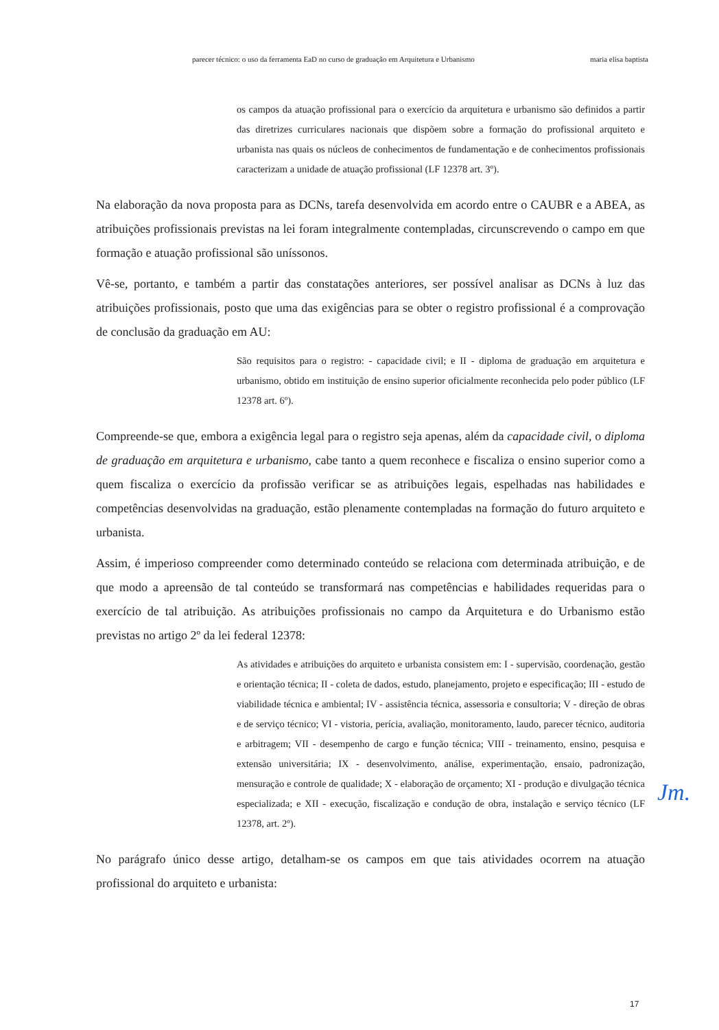parecer técnico: o uso da ferramenta EaD no curso de graduação em Arquitetura e Urbanismo maria elisa baptista
os campos da atuação profissional para o exercício da arquitetura e urbanismo são definidos a partir das diretrizes curriculares nacionais que dispõem sobre a formação do profissional arquiteto e urbanista nas quais os núcleos de conhecimentos de fundamentação e de conhecimentos profissionais caracterizam a unidade de atuação profissional (LF 12378 art. 3º).
Na elaboração da nova proposta para as DCNs, tarefa desenvolvida em acordo entre o CAUBR e a ABEA, as atribuições profissionais previstas na lei foram integralmente contempladas, circunscrevendo o campo em que formação e atuação profissional são uníssonos.
Vê-se, portanto, e também a partir das constatações anteriores, ser possível analisar as DCNs à luz das atribuições profissionais, posto que uma das exigências para se obter o registro profissional é a comprovação de conclusão da graduação em AU:
São requisitos para o registro: - capacidade civil; e II - diploma de graduação em arquitetura e urbanismo, obtido em instituição de ensino superior oficialmente reconhecida pelo poder público (LF 12378 art. 6º).
Compreende-se que, embora a exigência legal para o registro seja apenas, além da capacidade civil, o diploma de graduação em arquitetura e urbanismo, cabe tanto a quem reconhece e fiscaliza o ensino superior como a quem fiscaliza o exercício da profissão verificar se as atribuições legais, espelhadas nas habilidades e competências desenvolvidas na graduação, estão plenamente contempladas na formação do futuro arquiteto e urbanista.
Assim, é imperioso compreender como determinado conteúdo se relaciona com determinada atribuição, e de que modo a apreensão de tal conteúdo se transformará nas competências e habilidades requeridas para o exercício de tal atribuição. As atribuições profissionais no campo da Arquitetura e do Urbanismo estão previstas no artigo 2º da lei federal 12378:
As atividades e atribuições do arquiteto e urbanista consistem em: I - supervisão, coordenação, gestão e orientação técnica; II - coleta de dados, estudo, planejamento, projeto e especificação; III - estudo de viabilidade técnica e ambiental; IV - assistência técnica, assessoria e consultoria; V - direção de obras e de serviço técnico; VI - vistoria, perícia, avaliação, monitoramento, laudo, parecer técnico, auditoria e arbitragem; VII - desempenho de cargo e função técnica; VIII - treinamento, ensino, pesquisa e extensão universitária; IX - desenvolvimento, análise, experimentação, ensaio, padronização, mensuração e controle de qualidade; X - elaboração de orçamento; XI - produção e divulgação técnica especializada; e XII - execução, fiscalização e condução de obra, instalação e serviço técnico (LF 12378, art. 2º).
No parágrafo único desse artigo, detalham-se os campos em que tais atividades ocorrem na atuação profissional do arquiteto e urbanista:
Jm.
17